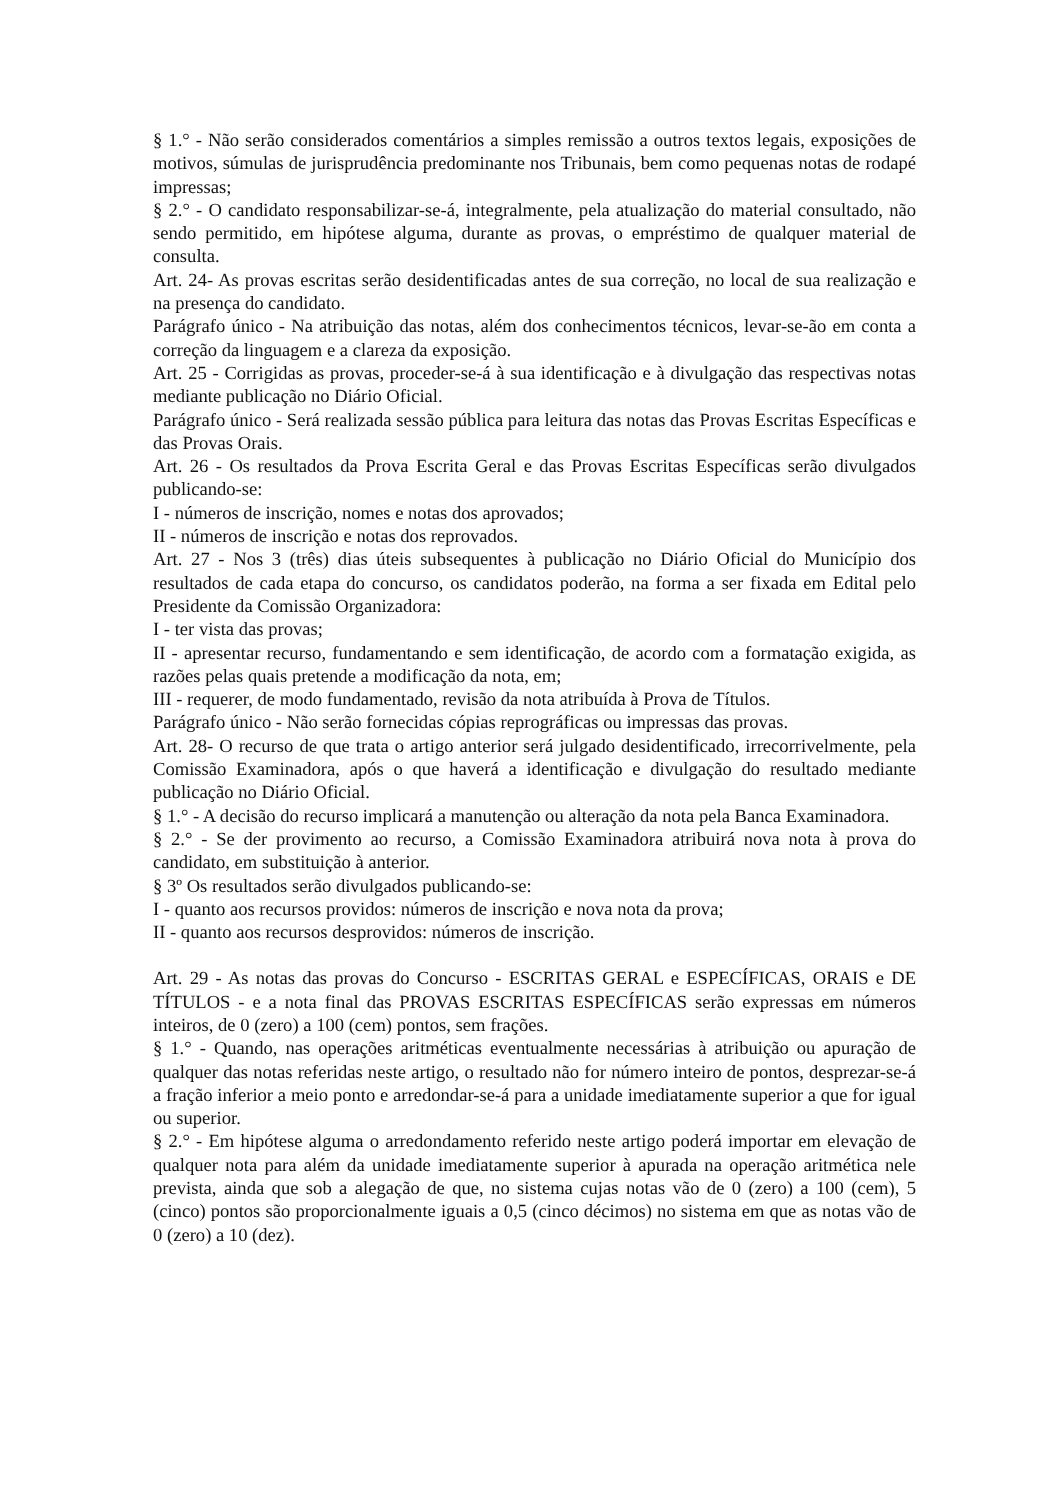§ 1.° - Não serão considerados comentários a simples remissão a outros textos legais, exposições de motivos, súmulas de jurisprudência predominante nos Tribunais, bem como pequenas notas de rodapé impressas;
§ 2.° - O candidato responsabilizar-se-á, integralmente, pela atualização do material consultado, não sendo permitido, em hipótese alguma, durante as provas, o empréstimo de qualquer material de consulta.
Art. 24- As provas escritas serão desidentificadas antes de sua correção, no local de sua realização e na presença do candidato.
Parágrafo único - Na atribuição das notas, além dos conhecimentos técnicos, levar-se-ão em conta a correção da linguagem e a clareza da exposição.
Art. 25 - Corrigidas as provas, proceder-se-á à sua identificação e à divulgação das respectivas notas mediante publicação no Diário Oficial.
Parágrafo único - Será realizada sessão pública para leitura das notas das Provas Escritas Específicas e das Provas Orais.
Art. 26 - Os resultados da Prova Escrita Geral e das Provas Escritas Específicas serão divulgados publicando-se:
I - números de inscrição, nomes e notas dos aprovados;
II - números de inscrição e notas dos reprovados.
Art. 27 - Nos 3 (três) dias úteis subsequentes à publicação no Diário Oficial do Município dos resultados de cada etapa do concurso, os candidatos poderão, na forma a ser fixada em Edital pelo Presidente da Comissão Organizadora:
I - ter vista das provas;
II - apresentar recurso, fundamentando e sem identificação, de acordo com a formatação exigida, as razões pelas quais pretende a modificação da nota, em;
III - requerer, de modo fundamentado, revisão da nota atribuída à Prova de Títulos.
Parágrafo único - Não serão fornecidas cópias reprográficas ou impressas das provas.
Art. 28- O recurso de que trata o artigo anterior será julgado desidentificado, irrecorrivelmente, pela Comissão Examinadora, após o que haverá a identificação e divulgação do resultado mediante publicação no Diário Oficial.
§ 1.° - A decisão do recurso implicará a manutenção ou alteração da nota pela Banca Examinadora.
§ 2.° - Se der provimento ao recurso, a Comissão Examinadora atribuirá nova nota à prova do candidato, em substituição à anterior.
§ 3º Os resultados serão divulgados publicando-se:
I - quanto aos recursos providos: números de inscrição e nova nota da prova;
II - quanto aos recursos desprovidos: números de inscrição.
Art. 29 - As notas das provas do Concurso - ESCRITAS GERAL e ESPECÍFICAS, ORAIS e DE TÍTULOS - e a nota final das PROVAS ESCRITAS ESPECÍFICAS serão expressas em números inteiros, de 0 (zero) a 100 (cem) pontos, sem frações.
§ 1.° - Quando, nas operações aritméticas eventualmente necessárias à atribuição ou apuração de qualquer das notas referidas neste artigo, o resultado não for número inteiro de pontos, desprezar-se-á a fração inferior a meio ponto e arredondar-se-á para a unidade imediatamente superior a que for igual ou superior.
§ 2.° - Em hipótese alguma o arredondamento referido neste artigo poderá importar em elevação de qualquer nota para além da unidade imediatamente superior à apurada na operação aritmética nele prevista, ainda que sob a alegação de que, no sistema cujas notas vão de 0 (zero) a 100 (cem), 5 (cinco) pontos são proporcionalmente iguais a 0,5 (cinco décimos) no sistema em que as notas vão de 0 (zero) a 10 (dez).